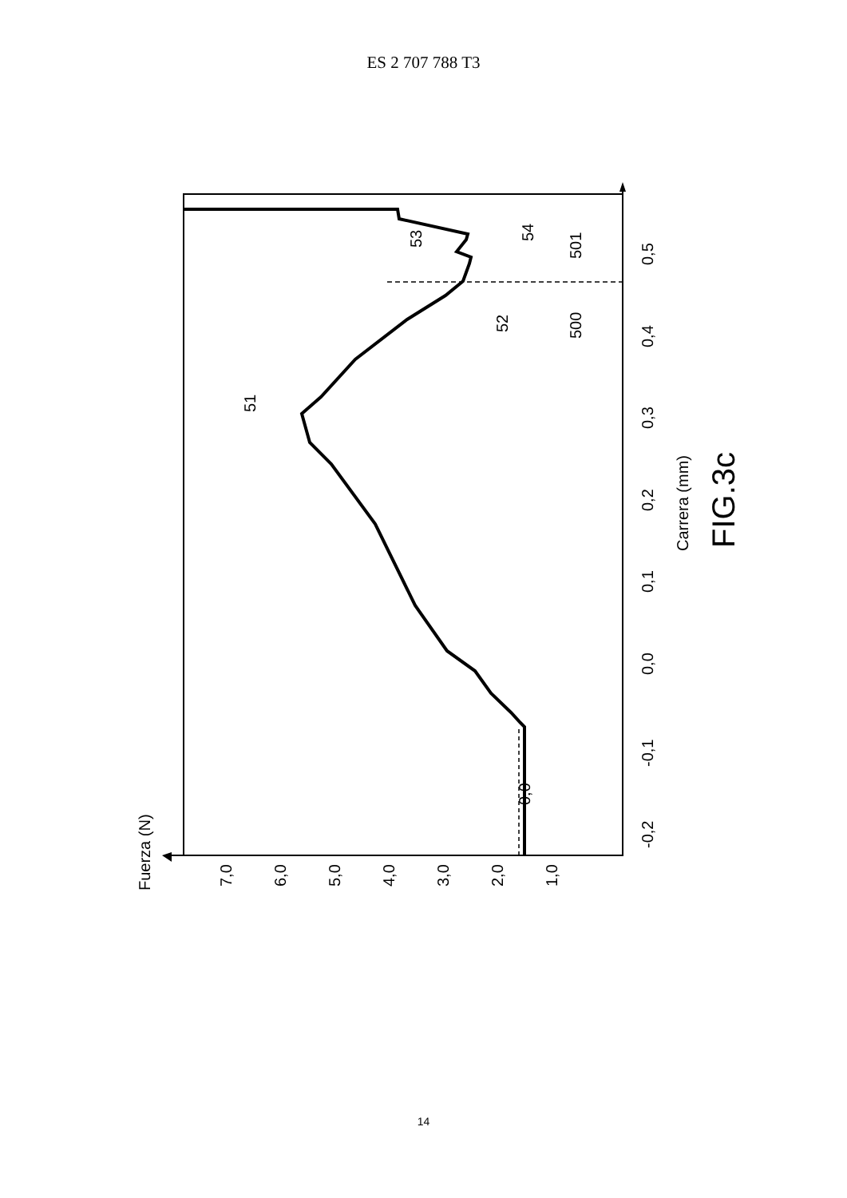ES 2 707 788 T3
Fuerza (N)
7,0
6,0
5,0
4,0
3,0
2,0
1,0
0,0
-0,2
-0,1
0,0
0,1
0,2
0,3
0,4
0,5
Carrera (mm)
FIG.3c
51
52
53
54
500
501
14